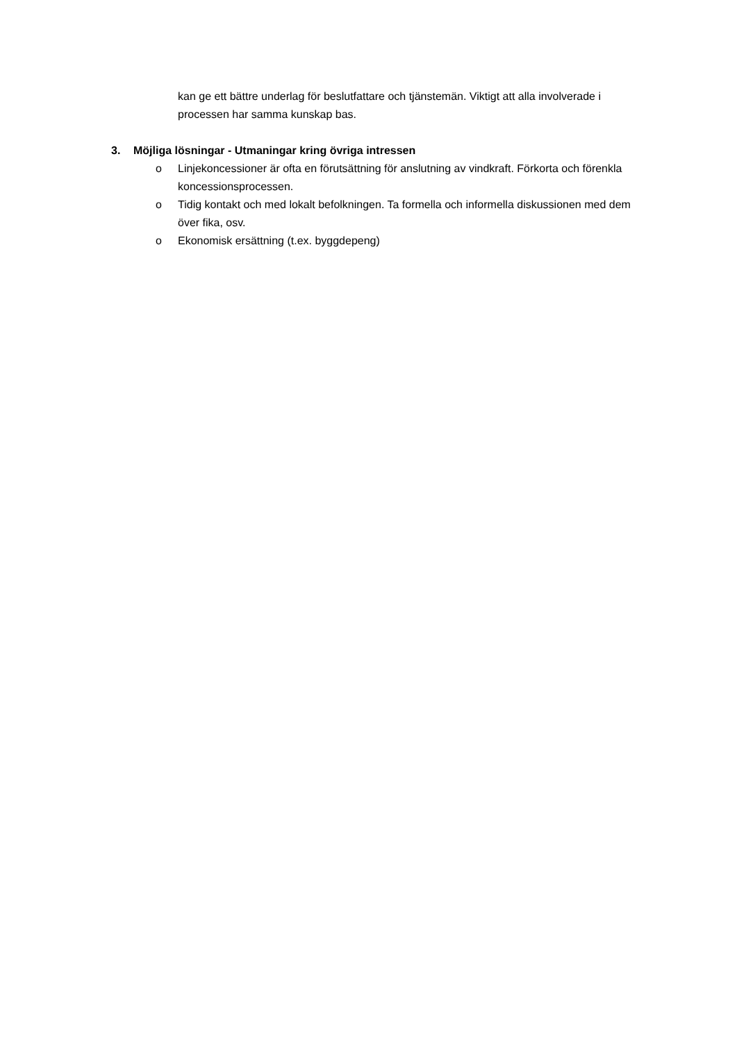kan ge ett bättre underlag för beslutfattare och tjänstemän. Viktigt att alla involverade i processen har samma kunskap bas.
3. Möjliga lösningar - Utmaningar kring övriga intressen
o Linjekoncessioner är ofta en förutsättning för anslutning av vindkraft. Förkorta och förenkla koncessionsprocessen.
o Tidig kontakt och med lokalt befolkningen. Ta formella och informella diskussionen med dem över fika, osv.
o Ekonomisk ersättning (t.ex. byggdepeng)